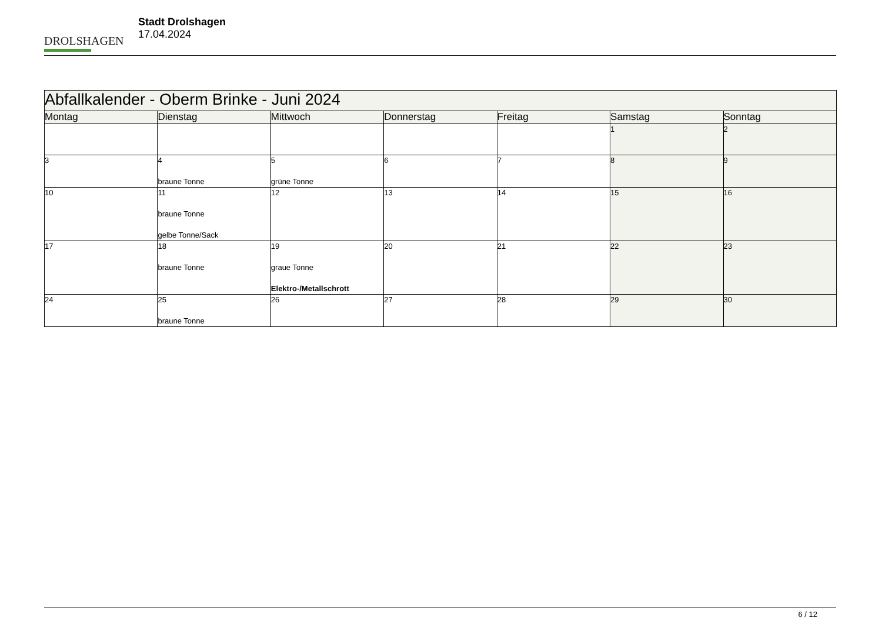DROLSHAGEN
Stadt Drolshagen
17.04.2024
| Abfallkalender - Oberm Brinke - Juni 2024 | | | | | | |
| --- | --- | --- | --- | --- | --- | --- |
| Montag | Dienstag | Mittwoch | Donnerstag | Freitag | Samstag | Sonntag |
| | | | | | 1 | 2 |
| 3 | 4 braune Tonne | 5 grüne Tonne | 6 | 7 | 8 | 9 |
| 10 | 11 braune Tonne gelbe Tonne/Sack | 12 | 13 | 14 | 15 | 16 |
| 17 | 18 braune Tonne | 19 graue Tonne Elektro-/Metallschrott | 20 | 21 | 22 | 23 |
| 24 | 25 braune Tonne | 26 | 27 | 28 | 29 | 30 |
6 / 12